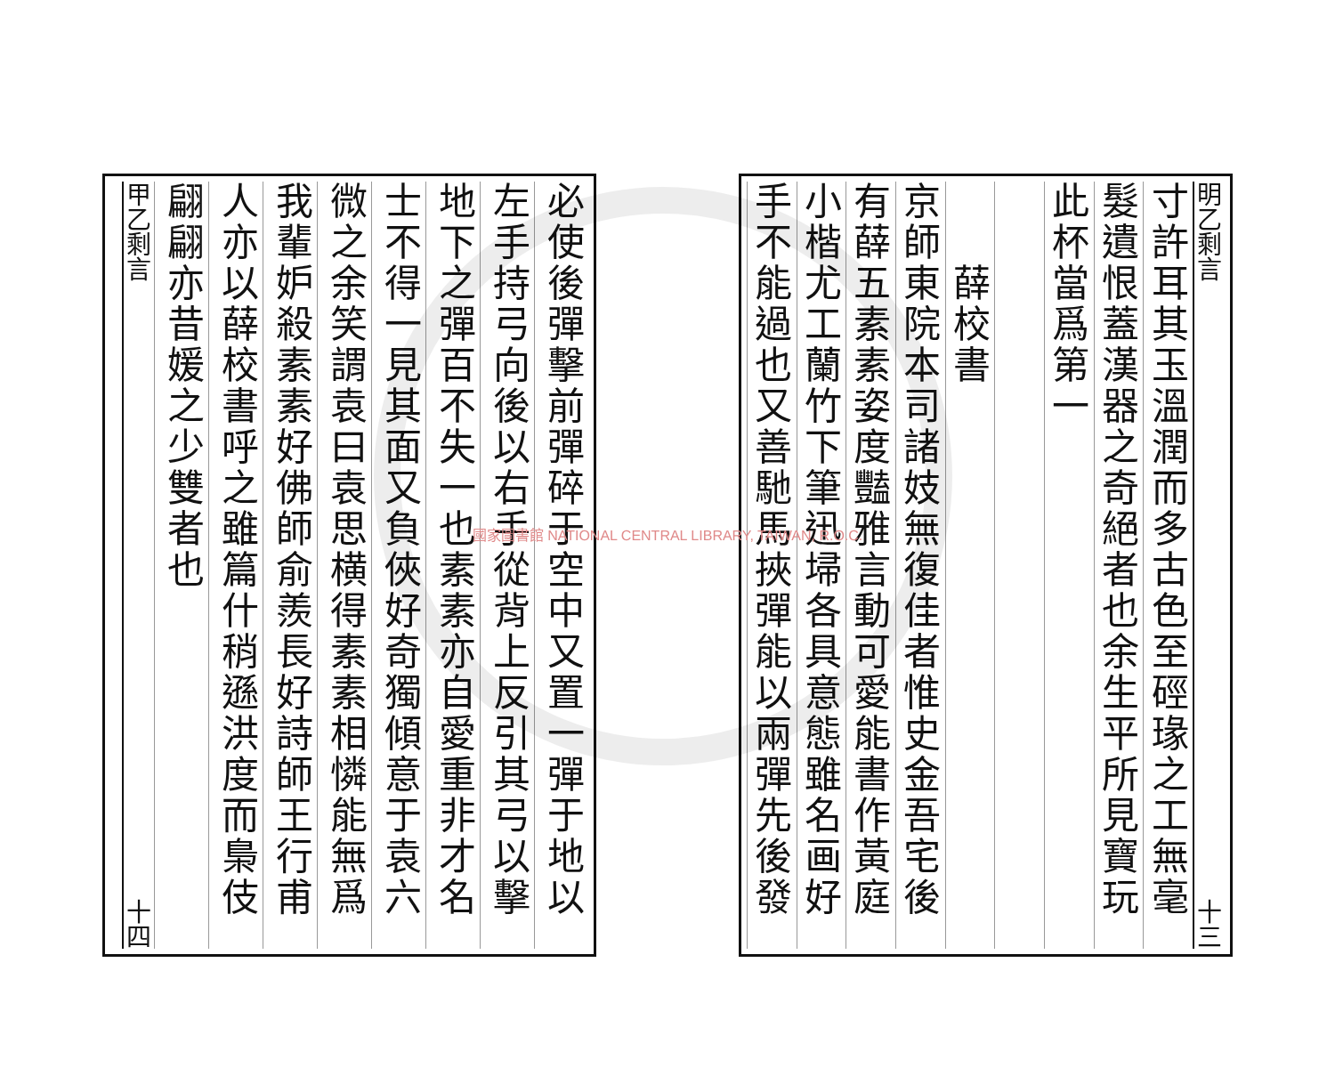明乙剩言 十三
寸許耳其玉溫潤而多古色至硜瑑之工無毫
髮遺恨蓋漢器之奇絕者也余生平所見寶玩
此杯當爲第一
　　薛校書
京師東院本司諸妓無復佳者惟史金吾宅後
有薛五素素姿度豔雅言動可愛能書作黃庭
小楷尤工蘭竹下筆迅埽各具意態雖名画好
手不能過也又善馳馬挾彈能以兩彈先後發
必使後彈擊前彈碎于空中又置一彈于地以
左手持弓向後以右手從背上反引其弓以擊
地下之彈百不失一也素素亦自愛重非才名
士不得一見其面又負俠好奇獨傾意于袁六
微之余笑謂袁曰袁思横得素素相憐能無爲
我輩妒殺素素好佛師俞羨長好詩師王行甫
人亦以薛校書呼之雖篇什稍遜洪度而梟伎
翩翩亦昔媛之少雙者也
甲乙剩言 十四
國家圖書館 NATIONAL CENTRAL LIBRARY, TAIWAN, R.O.C.